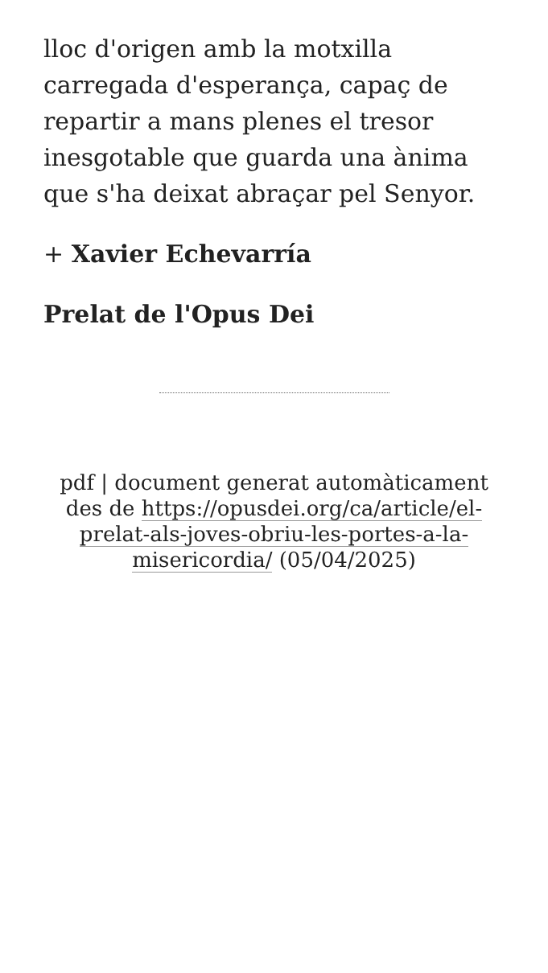lloc d'origen amb la motxilla carregada d'esperança, capaç de repartir a mans plenes el tresor inesgotable que guarda una ànima que s'ha deixat abraçar pel Senyor.
+ Xavier Echevarría
Prelat de l'Opus Dei
pdf | document generat automàticament des de https://opusdei.org/ca/article/el-prelat-als-joves-obriu-les-portes-a-la-misericordia/ (05/04/2025)